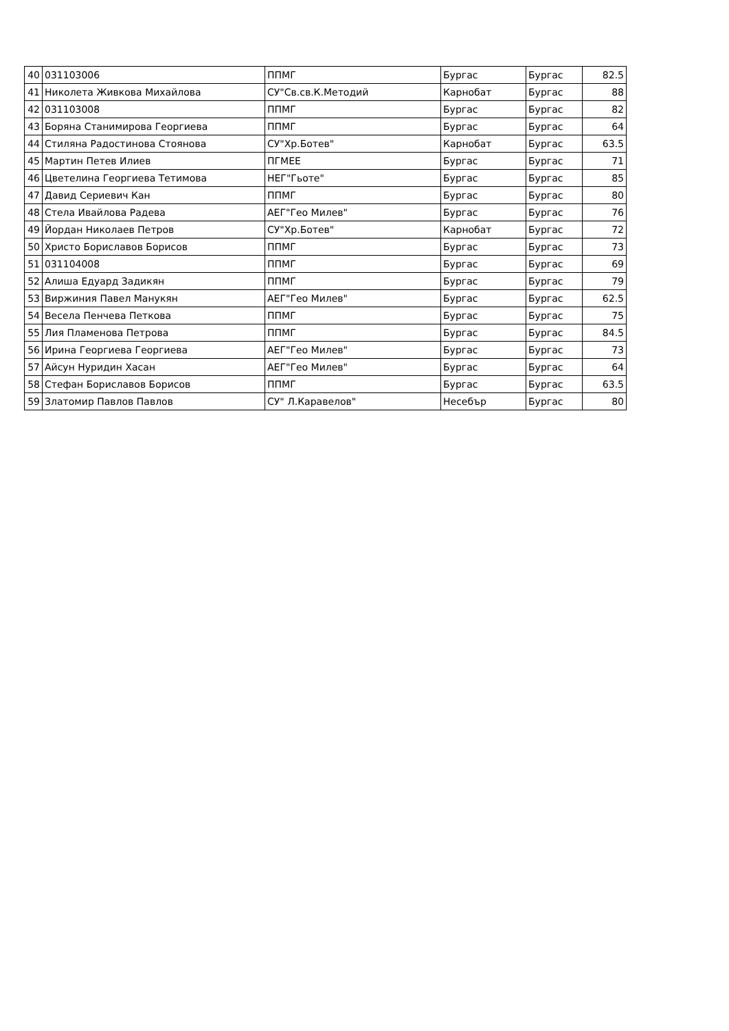| 40 | 031103006 | ППМГ | Бургас | Бургас | 82.5 |
| 41 | Николета Живкова Михайлова | СУ"Св.св.К.Методий | Карнобат | Бургас | 88 |
| 42 | 031103008 | ППМГ | Бургас | Бургас | 82 |
| 43 | Боряна Станимирова Георгиева | ППМГ | Бургас | Бургас | 64 |
| 44 | Стиляна Радостинова Стоянова | СУ"Хр.Ботев" | Карнобат | Бургас | 63.5 |
| 45 | Мартин Петев Илиев | ПГМЕЕ | Бургас | Бургас | 71 |
| 46 | Цветелина Георгиева Тетимова | НЕГ"Гьоте" | Бургас | Бургас | 85 |
| 47 | Давид Сериевич Кан | ППМГ | Бургас | Бургас | 80 |
| 48 | Стела Ивайлова Радева | АЕГ"Гео Милев" | Бургас | Бургас | 76 |
| 49 | Йордан Николаев Петров | СУ"Хр.Ботев" | Карнобат | Бургас | 72 |
| 50 | Христо Бориславов Борисов | ППМГ | Бургас | Бургас | 73 |
| 51 | 031104008 | ППМГ | Бургас | Бургас | 69 |
| 52 | Алиша Едуард Задикян | ППМГ | Бургас | Бургас | 79 |
| 53 | Виржиния Павел Манукян | АЕГ"Гео Милев" | Бургас | Бургас | 62.5 |
| 54 | Весела Пенчева Петкова | ППМГ | Бургас | Бургас | 75 |
| 55 | Лия Пламенова Петрова | ППМГ | Бургас | Бургас | 84.5 |
| 56 | Ирина Георгиева Георгиева | АЕГ"Гео Милев" | Бургас | Бургас | 73 |
| 57 | Айсун Нуридин Хасан | АЕГ"Гео Милев" | Бургас | Бургас | 64 |
| 58 | Стефан Бориславов Борисов | ППМГ | Бургас | Бургас | 63.5 |
| 59 | Златомир Павлов Павлов | СУ" Л.Каравелов" | Несебър | Бургас | 80 |